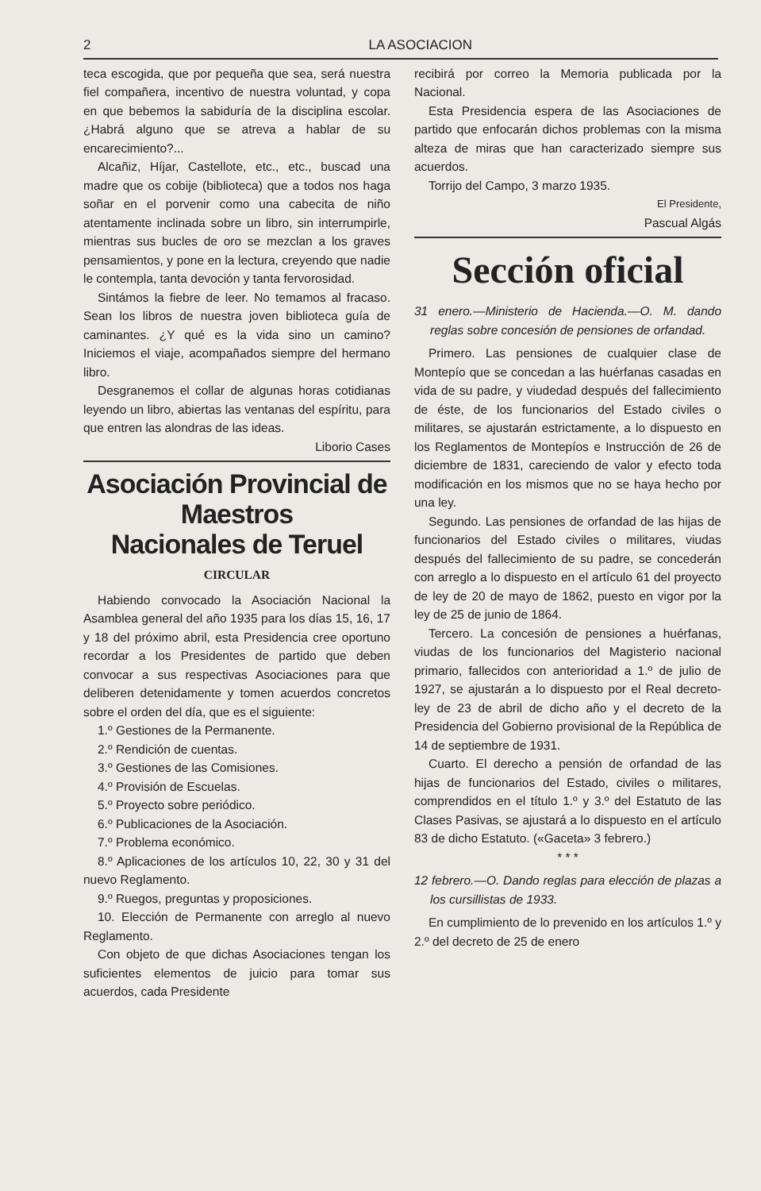2 LA ASOCIACION
teca escogida, que por pequeña que sea, será nuestra fiel compañera, incentivo de nuestra voluntad, y copa en que bebemos la sabiduría de la disciplina escolar. ¿Habrá alguno que se atreva a hablar de su encarecimiento?...
Alcañiz, Híjar, Castellote, etc., etc., buscad una madre que os cobije (biblioteca) que a todos nos haga soñar en el porvenir como una cabecita de niño atentamente inclinada sobre un libro, sin interrumpirle, mientras sus bucles de oro se mezclan a los graves pensamientos, y pone en la lectura, creyendo que nadie le contempla, tanta devoción y tanta fervorosidad.
Sintámos la fiebre de leer. No temamos al fracaso. Sean los libros de nuestra joven biblioteca guía de caminantes. ¿Y qué es la vida sino un camino? Iniciemos el viaje, acompañados siempre del hermano libro.
Desgranemos el collar de algunas horas cotidianas leyendo un libro, abiertas las ventanas del espíritu, para que entren las alondras de las ideas.
Liborio Cases
Asociación Provincial de Maestros
Nacionales de Teruel
CIRCULAR
Habiendo convocado la Asociación Nacional la Asamblea general del año 1935 para los días 15, 16, 17 y 18 del próximo abril, esta Presidencia cree oportuno recordar a los Presidentes de partido que deben convocar a sus respectivas Asociaciones para que deliberen detenidamente y tomen acuerdos concretos sobre el orden del día, que es el siguiente:
1.º Gestiones de la Permanente.
2.º Rendición de cuentas.
3.º Gestiones de las Comisiones.
4.º Provisión de Escuelas.
5.º Proyecto sobre periódico.
6.º Publicaciones de la Asociación.
7.º Problema económico.
8.º Aplicaciones de los artículos 10, 22, 30 y 31 del nuevo Reglamento.
9.º Ruegos, preguntas y proposiciones.
10. Elección de Permanente con arreglo al nuevo Reglamento.
Con objeto de que dichas Asociaciones tengan los suficientes elementos de juicio para tomar sus acuerdos, cada Presidente
recibirá por correo la Memoria publicada por la Nacional.
Esta Presidencia espera de las Asociaciones de partido que enfocarán dichos problemas con la misma alteza de miras que han caracterizado siempre sus acuerdos.
Torrijo del Campo, 3 marzo 1935.
El Presidente,
Pascual Algás
Sección oficial
31 enero.—Ministerio de Hacienda.—O. M. dando reglas sobre concesión de pensiones de orfandad.
Primero. Las pensiones de cualquier clase de Montepío que se concedan a las huérfanas casadas en vida de su padre, y viudedad después del fallecimiento de éste, de los funcionarios del Estado civiles o militares, se ajustarán estrictamente, a lo dispuesto en los Reglamentos de Montepíos e Instrucción de 26 de diciembre de 1831, careciendo de valor y efecto toda modificación en los mismos que no se haya hecho por una ley.
Segundo. Las pensiones de orfandad de las hijas de funcionarios del Estado civiles o militares, viudas después del fallecimiento de su padre, se concederán con arreglo a lo dispuesto en el artículo 61 del proyecto de ley de 20 de mayo de 1862, puesto en vigor por la ley de 25 de junio de 1864.
Tercero. La concesión de pensiones a huérfanas, viudas de los funcionarios del Magisterio nacional primario, fallecidos con anterioridad a 1.º de julio de 1927, se ajustarán a lo dispuesto por el Real decreto-ley de 23 de abril de dicho año y el decreto de la Presidencia del Gobierno provisional de la República de 14 de septiembre de 1931.
Cuarto. El derecho a pensión de orfandad de las hijas de funcionarios del Estado, civiles o militares, comprendidos en el título 1.º y 3.º del Estatuto de las Clases Pasivas, se ajustará a lo dispuesto en el artículo 83 de dicho Estatuto. («Gaceta» 3 febrero.)
* * *
12 febrero.—O. Dando reglas para elección de plazas a los cursillistas de 1933.
En cumplimiento de lo prevenido en los artículos 1.º y 2.º del decreto de 25 de enero